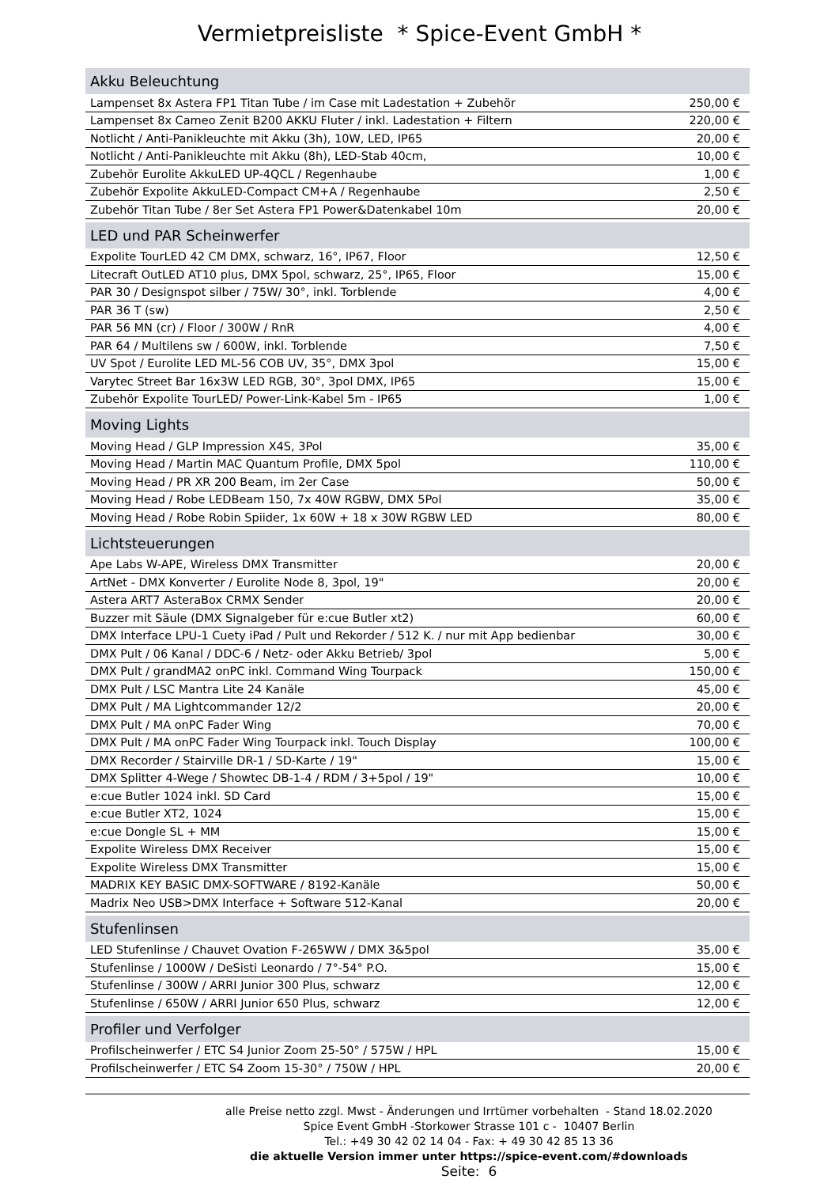Vermietpreisliste * Spice-Event GmbH *
| Akku Beleuchtung | |
| --- | --- |
| Lampenset 8x Astera FP1 Titan Tube / im Case mit Ladestation + Zubehör | 250,00 € |
| Lampenset 8x Cameo Zenit B200 AKKU Fluter / inkl. Ladestation + Filtern | 220,00 € |
| Notlicht / Anti-Panikleuchte mit Akku (3h), 10W, LED, IP65 | 20,00 € |
| Notlicht / Anti-Panikleuchte mit Akku (8h), LED-Stab 40cm, | 10,00 € |
| Zubehör Eurolite AkkuLED UP-4QCL / Regenhaube | 1,00 € |
| Zubehör Expolite AkkuLED-Compact CM+A / Regenhaube | 2,50 € |
| Zubehör Titan Tube / 8er Set Astera FP1 Power&Datenkabel 10m | 20,00 € |
| LED und PAR Scheinwerfer | |
| Expolite TourLED 42 CM DMX, schwarz, 16°, IP67, Floor | 12,50 € |
| Litecraft OutLED AT10 plus, DMX 5pol, schwarz, 25°, IP65, Floor | 15,00 € |
| PAR 30 / Designspot silber / 75W/ 30°, inkl. Torblende | 4,00 € |
| PAR 36 T (sw) | 2,50 € |
| PAR 56 MN (cr) / Floor / 300W / RnR | 4,00 € |
| PAR 64 / Multilens sw / 600W, inkl. Torblende | 7,50 € |
| UV Spot / Eurolite LED ML-56 COB UV, 35°, DMX 3pol | 15,00 € |
| Varytec Street Bar 16x3W LED RGB, 30°, 3pol DMX, IP65 | 15,00 € |
| Zubehör Expolite TourLED/ Power-Link-Kabel 5m - IP65 | 1,00 € |
| Moving Lights | |
| Moving Head / GLP Impression X4S, 3Pol | 35,00 € |
| Moving Head / Martin MAC Quantum Profile, DMX 5pol | 110,00 € |
| Moving Head / PR XR 200 Beam, im 2er Case | 50,00 € |
| Moving Head / Robe LEDBeam 150, 7x 40W RGBW, DMX 5Pol | 35,00 € |
| Moving Head / Robe Robin Spiider, 1x 60W + 18 x 30W RGBW LED | 80,00 € |
| Lichtsteuerungen | |
| Ape Labs W-APE, Wireless DMX Transmitter | 20,00 € |
| ArtNet - DMX Konverter / Eurolite Node 8, 3pol, 19" | 20,00 € |
| Astera ART7 AsteraBox CRMX Sender | 20,00 € |
| Buzzer mit Säule (DMX Signalgeber für e:cue Butler xt2) | 60,00 € |
| DMX Interface LPU-1 Cuety iPad / Pult und Rekorder / 512 K. / nur mit App bedienbar | 30,00 € |
| DMX Pult / 06 Kanal / DDC-6 / Netz- oder Akku Betrieb/ 3pol | 5,00 € |
| DMX Pult / grandMA2 onPC inkl. Command Wing Tourpack | 150,00 € |
| DMX Pult / LSC Mantra Lite 24 Kanäle | 45,00 € |
| DMX Pult / MA Lightcommander 12/2 | 20,00 € |
| DMX Pult / MA onPC Fader Wing | 70,00 € |
| DMX Pult / MA onPC Fader Wing Tourpack inkl. Touch Display | 100,00 € |
| DMX Recorder / Stairville DR-1 / SD-Karte / 19" | 15,00 € |
| DMX Splitter 4-Wege / Showtec DB-1-4 / RDM / 3+5pol / 19" | 10,00 € |
| e:cue Butler 1024 inkl. SD Card | 15,00 € |
| e:cue Butler XT2, 1024 | 15,00 € |
| e:cue Dongle SL + MM | 15,00 € |
| Expolite Wireless DMX Receiver | 15,00 € |
| Expolite Wireless DMX Transmitter | 15,00 € |
| MADRIX KEY BASIC DMX-SOFTWARE / 8192-Kanäle | 50,00 € |
| Madrix Neo USB>DMX Interface + Software 512-Kanal | 20,00 € |
| Stufenlinsen | |
| LED Stufenlinse / Chauvet Ovation F-265WW / DMX 3&5pol | 35,00 € |
| Stufenlinse / 1000W / DeSisti Leonardo / 7°-54° P.O. | 15,00 € |
| Stufenlinse / 300W / ARRI Junior 300 Plus, schwarz | 12,00 € |
| Stufenlinse / 650W / ARRI Junior 650 Plus, schwarz | 12,00 € |
| Profiler und Verfolger | |
| Profilscheinwerfer / ETC S4 Junior Zoom 25-50° / 575W / HPL | 15,00 € |
| Profilscheinwerfer / ETC S4 Zoom 15-30° / 750W / HPL | 20,00 € |
alle Preise netto zzgl. Mwst - Änderungen und Irrtümer vorbehalten - Stand 18.02.2020
Spice Event GmbH -Storkower Strasse 101 c - 10407 Berlin
Tel.: +49 30 42 02 14 04 - Fax: + 49 30 42 85 13 36
die aktuelle Version immer unter https://spice-event.com/#downloads
Seite: 6